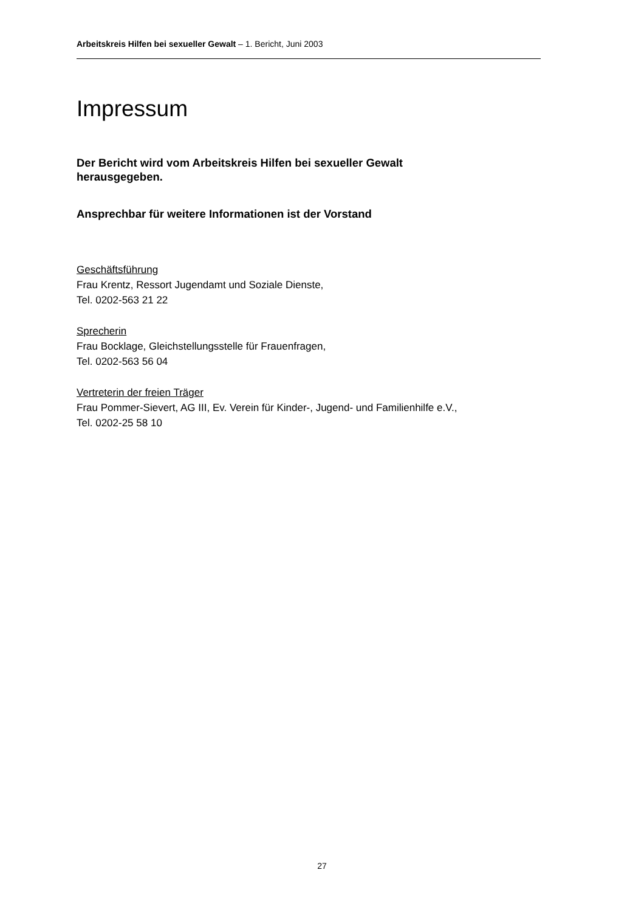Arbeitskreis Hilfen bei sexueller Gewalt – 1. Bericht, Juni 2003
Impressum
Der Bericht wird vom Arbeitskreis Hilfen bei sexueller Gewalt
herausgegeben.
Ansprechbar für weitere Informationen ist der Vorstand
Geschäftsführung
Frau Krentz, Ressort Jugendamt und Soziale Dienste,
Tel. 0202-563 21 22
Sprecherin
Frau Bocklage, Gleichstellungsstelle für Frauenfragen,
Tel. 0202-563 56 04
Vertreterin der freien Träger
Frau Pommer-Sievert, AG III, Ev. Verein für Kinder-, Jugend- und Familienhilfe e.V.,
Tel. 0202-25 58 10
27